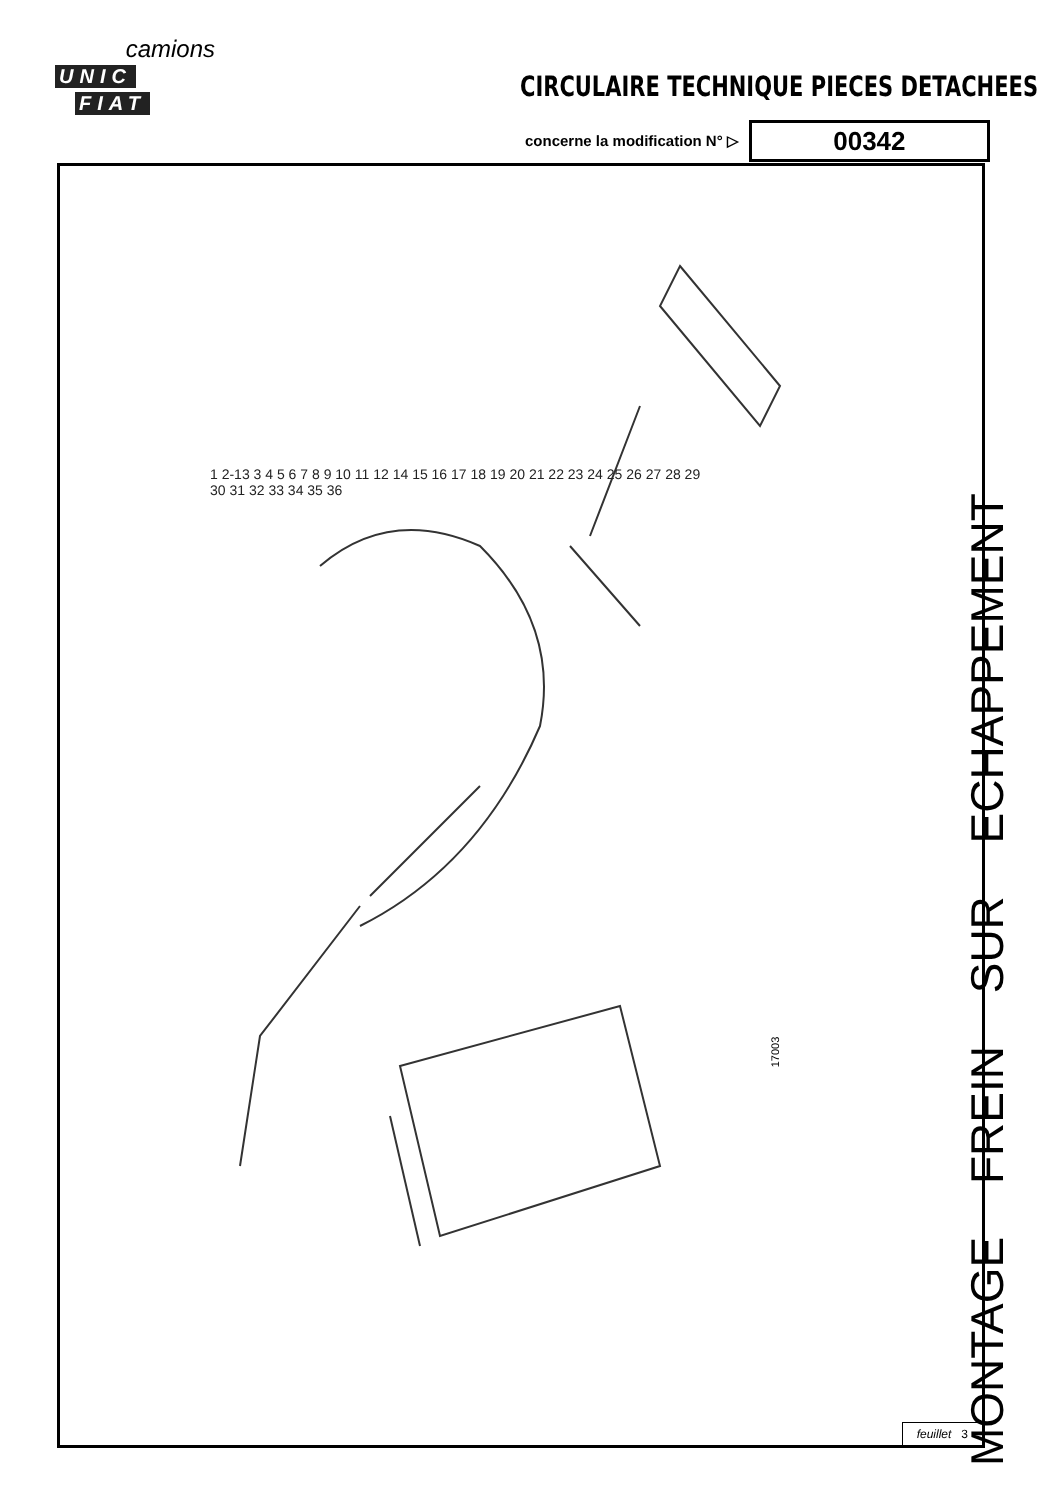camions
UNIC FIAT
CIRCULAIRE TECHNIQUE PIECES DETACHEES
concerne la modification N° ▷
00342
1 2-13 3 4 5 6 7 8 9 10 11 12 14 15 16 17 18 19 20 21 22 23 24 25 26 27 28 29 30 31 32 33 34 35 36
17003
MONTAGE FREIN SUR ECHAPPEMENT
feuillet 3